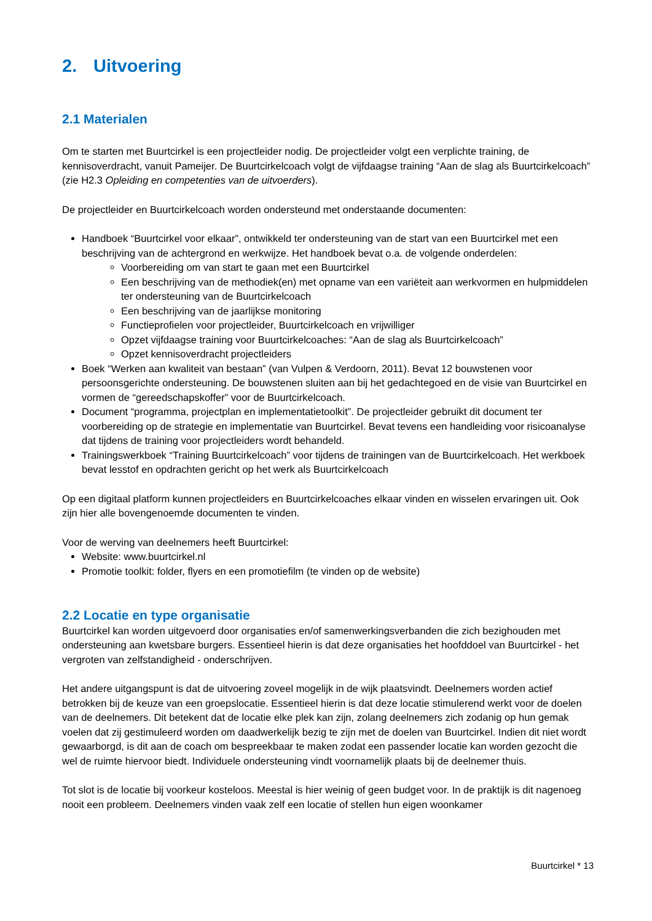2. Uitvoering
2.1 Materialen
Om te starten met Buurtcirkel is een projectleider nodig. De projectleider volgt een verplichte training, de kennisoverdracht, vanuit Pameijer. De Buurtcirkelcoach volgt de vijfdaagse training “Aan de slag als Buurtcirkelcoach” (zie H2.3 Opleiding en competenties van de uitvoerders).
De projectleider en Buurtcirkelcoach worden ondersteund met onderstaande documenten:
Handboek “Buurtcirkel voor elkaar”, ontwikkeld ter ondersteuning van de start van een Buurtcirkel met een beschrijving van de achtergrond en werkwijze. Het handboek bevat o.a. de volgende onderdelen:
Voorbereiding om van start te gaan met een Buurtcirkel
Een beschrijving van de methodiek(en) met opname van een variëteit aan werkvormen en hulpmiddelen ter ondersteuning van de Buurtcirkelcoach
Een beschrijving van de jaarlijkse monitoring
Functieprofielen voor projectleider, Buurtcirkelcoach en vrijwilliger
Opzet vijfdaagse training voor Buurtcirkelcoaches: “Aan de slag als Buurtcirkelcoach”
Opzet kennisoverdracht projectleiders
Boek “Werken aan kwaliteit van bestaan” (van Vulpen & Verdoorn, 2011). Bevat 12 bouwstenen voor persoonsgerichte ondersteuning. De bouwstenen sluiten aan bij het gedachtegoed en de visie van Buurtcirkel en vormen de “gereedschapskoffer” voor de Buurtcirkelcoach.
Document “programma, projectplan en implementatietoolkit”. De projectleider gebruikt dit document ter voorbereiding op de strategie en implementatie van Buurtcirkel. Bevat tevens een handleiding voor risicoanalyse dat tijdens de training voor projectleiders wordt behandeld.
Trainingswerkboek “Training Buurtcirkelcoach” voor tijdens de trainingen van de Buurtcirkelcoach. Het werkboek bevat lesstof en opdrachten gericht op het werk als Buurtcirkelcoach
Op een digitaal platform kunnen projectleiders en Buurtcirkelcoaches elkaar vinden en wisselen ervaringen uit. Ook zijn hier alle bovengenoemde documenten te vinden.
Voor de werving van deelnemers heeft Buurtcirkel:
Website: www.buurtcirkel.nl
Promotie toolkit: folder, flyers en een promotiefilm (te vinden op de website)
2.2 Locatie en type organisatie
Buurtcirkel kan worden uitgevoerd door organisaties en/of samenwerkingsverbanden die zich bezighouden met ondersteuning aan kwetsbare burgers. Essentieel hierin is dat deze organisaties het hoofddoel van Buurtcirkel - het vergroten van zelfstandigheid - onderschrijven.
Het andere uitgangspunt is dat de uitvoering zoveel mogelijk in de wijk plaatsvindt. Deelnemers worden actief betrokken bij de keuze van een groepslocatie. Essentieel hierin is dat deze locatie stimulerend werkt voor de doelen van de deelnemers. Dit betekent dat de locatie elke plek kan zijn, zolang deelnemers zich zodanig op hun gemak voelen dat zij gestimuleerd worden om daadwerkelijk bezig te zijn met de doelen van Buurtcirkel. Indien dit niet wordt gewaarborgd, is dit aan de coach om bespreekbaar te maken zodat een passender locatie kan worden gezocht die wel de ruimte hiervoor biedt. Individuele ondersteuning vindt voornamelijk plaats bij de deelnemer thuis.
Tot slot is de locatie bij voorkeur kosteloos. Meestal is hier weinig of geen budget voor. In de praktijk is dit nagenoeg nooit een probleem. Deelnemers vinden vaak zelf een locatie of stellen hun eigen woonkamer
Buurtcirkel * 13